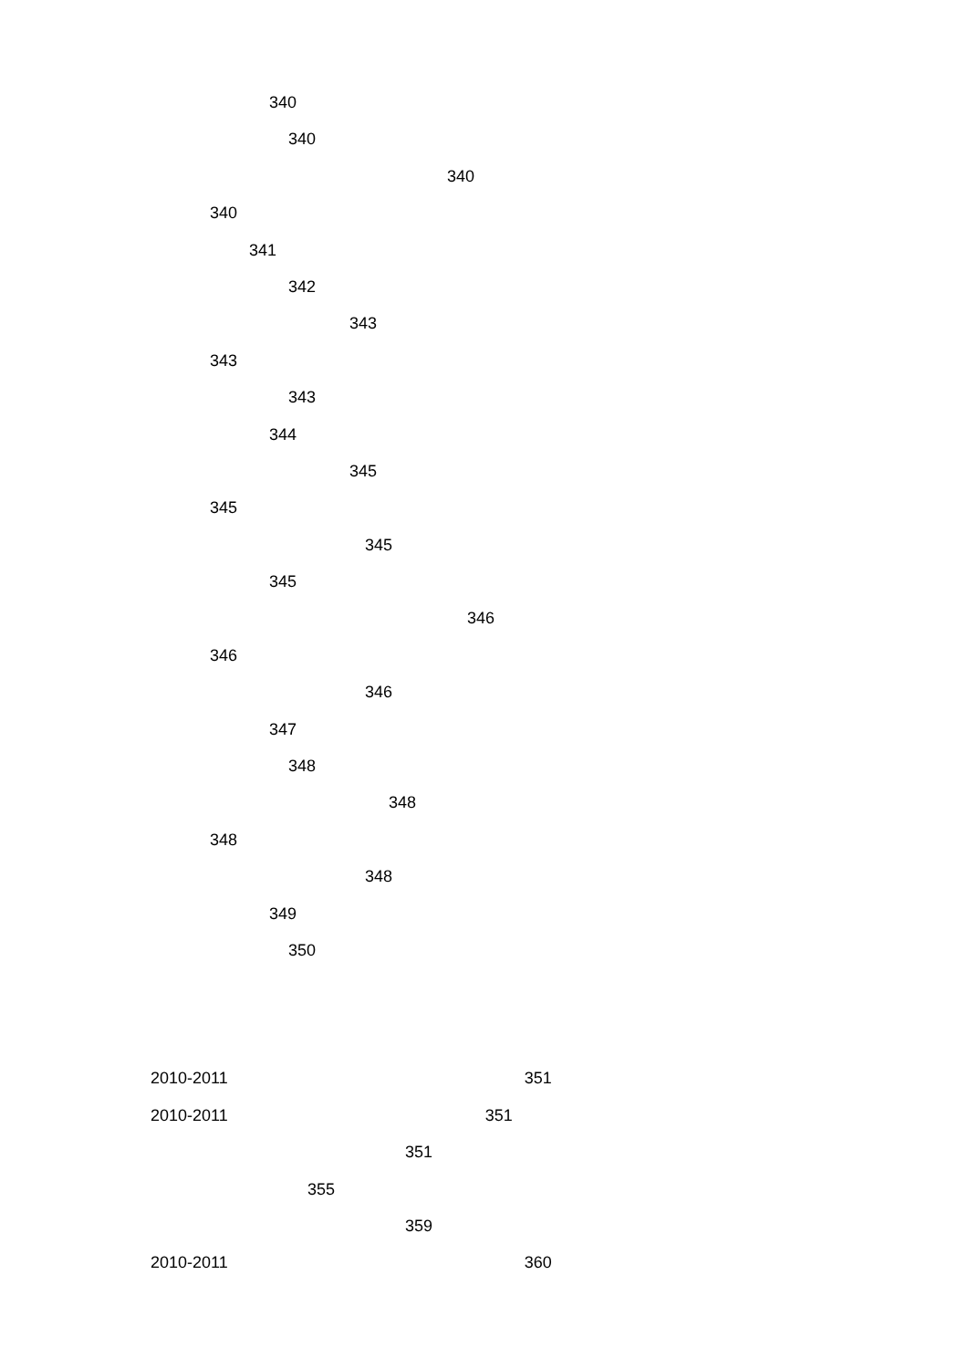340
340
340
340
341
342
343
343
343
344
345
345
345
345
346
346
346
347
348
348
348
348
349
350
2010-2011 351
2010-2011 351
351
355
359
2010-2011 360